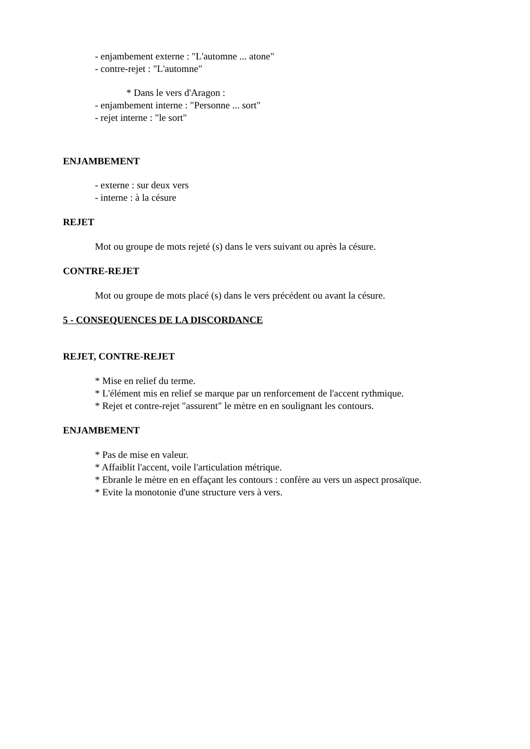- enjambement externe : "L'automne ... atone"
- contre-rejet : "L'automne"
* Dans le vers d'Aragon :
- enjambement interne : "Personne ... sort"
- rejet interne : "le sort"
ENJAMBEMENT
- externe : sur deux vers
- interne : à la césure
REJET
Mot ou groupe de mots rejeté (s) dans le vers suivant ou après la césure.
CONTRE-REJET
Mot ou groupe de mots placé (s) dans le vers précédent ou avant la césure.
5 - CONSEQUENCES DE LA DISCORDANCE
REJET, CONTRE-REJET
* Mise en relief du terme.
* L'élément mis en relief se marque par un renforcement de l'accent rythmique.
* Rejet et contre-rejet "assurent" le mètre en en soulignant les contours.
ENJAMBEMENT
* Pas de mise en valeur.
* Affaiblit l'accent, voile l'articulation métrique.
* Ebranle le mètre en en effaçant les contours : confère au vers un aspect prosaïque.
* Evite la monotonie d'une structure vers à vers.